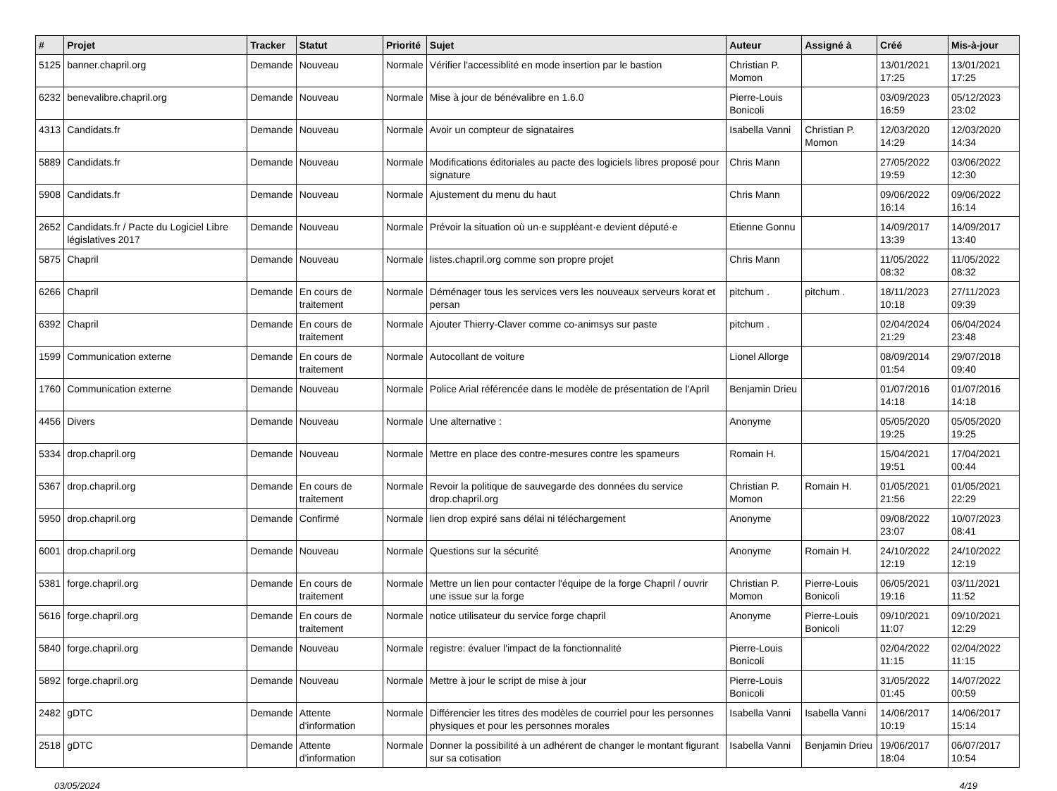| # | Projet | Tracker | Statut | Priorité | Sujet | Auteur | Assigné à | Créé | Mis-à-jour |
| --- | --- | --- | --- | --- | --- | --- | --- | --- | --- |
| 5125 | banner.chapril.org | Demande | Nouveau | Normale | Vérifier l'accessiblité en mode insertion par le bastion | Christian P. Momon | | 13/01/2021 17:25 | 13/01/2021 17:25 |
| 6232 | benevalibre.chapril.org | Demande | Nouveau | Normale | Mise à jour de bénévalibre en 1.6.0 | Pierre-Louis Bonicoli | | 03/09/2023 16:59 | 05/12/2023 23:02 |
| 4313 | Candidats.fr | Demande | Nouveau | Normale | Avoir un compteur de signataires | Isabella Vanni | Christian P. Momon | 12/03/2020 14:29 | 12/03/2020 14:34 |
| 5889 | Candidats.fr | Demande | Nouveau | Normale | Modifications éditoriales au pacte des logiciels libres proposé pour signature | Chris Mann | | 27/05/2022 19:59 | 03/06/2022 12:30 |
| 5908 | Candidats.fr | Demande | Nouveau | Normale | Ajustement du menu du haut | Chris Mann | | 09/06/2022 16:14 | 09/06/2022 16:14 |
| 2652 | Candidats.fr / Pacte du Logiciel Libre législatives 2017 | Demande | Nouveau | Normale | Prévoir la situation où un·e suppléant·e devient député·e | Etienne Gonnu | | 14/09/2017 13:39 | 14/09/2017 13:40 |
| 5875 | Chapril | Demande | Nouveau | Normale | listes.chapril.org comme son propre projet | Chris Mann | | 11/05/2022 08:32 | 11/05/2022 08:32 |
| 6266 | Chapril | Demande | En cours de traitement | Normale | Déménager tous les services vers les nouveaux serveurs korat et persan | pitchum . | pitchum . | 18/11/2023 10:18 | 27/11/2023 09:39 |
| 6392 | Chapril | Demande | En cours de traitement | Normale | Ajouter Thierry-Claver comme co-animsys sur paste | pitchum . | | 02/04/2024 21:29 | 06/04/2024 23:48 |
| 1599 | Communication externe | Demande | En cours de traitement | Normale | Autocollant de voiture | Lionel Allorge | | 08/09/2014 01:54 | 29/07/2018 09:40 |
| 1760 | Communication externe | Demande | Nouveau | Normale | Police Arial référencée dans le modèle de présentation de l'April | Benjamin Drieu | | 01/07/2016 14:18 | 01/07/2016 14:18 |
| 4456 | Divers | Demande | Nouveau | Normale | Une alternative : | Anonyme | | 05/05/2020 19:25 | 05/05/2020 19:25 |
| 5334 | drop.chapril.org | Demande | Nouveau | Normale | Mettre en place des contre-mesures contre les spameurs | Romain H. | | 15/04/2021 19:51 | 17/04/2021 00:44 |
| 5367 | drop.chapril.org | Demande | En cours de traitement | Normale | Revoir la politique de sauvegarde des données du service drop.chapril.org | Christian P. Momon | Romain H. | 01/05/2021 21:56 | 01/05/2021 22:29 |
| 5950 | drop.chapril.org | Demande | Confirmé | Normale | lien drop expiré sans délai ni téléchargement | Anonyme | | 09/08/2022 23:07 | 10/07/2023 08:41 |
| 6001 | drop.chapril.org | Demande | Nouveau | Normale | Questions sur la sécurité | Anonyme | Romain H. | 24/10/2022 12:19 | 24/10/2022 12:19 |
| 5381 | forge.chapril.org | Demande | En cours de traitement | Normale | Mettre un lien pour contacter l'équipe de la forge Chapril / ouvrir une issue sur la forge | Christian P. Momon | Pierre-Louis Bonicoli | 06/05/2021 19:16 | 03/11/2021 11:52 |
| 5616 | forge.chapril.org | Demande | En cours de traitement | Normale | notice utilisateur du service forge chapril | Anonyme | Pierre-Louis Bonicoli | 09/10/2021 11:07 | 09/10/2021 12:29 |
| 5840 | forge.chapril.org | Demande | Nouveau | Normale | registre: évaluer l'impact de la fonctionnalité | Pierre-Louis Bonicoli | | 02/04/2022 11:15 | 02/04/2022 11:15 |
| 5892 | forge.chapril.org | Demande | Nouveau | Normale | Mettre à jour le script de mise à jour | Pierre-Louis Bonicoli | | 31/05/2022 01:45 | 14/07/2022 00:59 |
| 2482 | gDTC | Demande | Attente d'information | Normale | Différencier les titres des modèles de courriel pour les personnes physiques et pour les personnes morales | Isabella Vanni | Isabella Vanni | 14/06/2017 10:19 | 14/06/2017 15:14 |
| 2518 | gDTC | Demande | Attente d'information | Normale | Donner la possibilité à un adhérent de changer le montant figurant sur sa cotisation | Isabella Vanni | Benjamin Drieu | 19/06/2017 18:04 | 06/07/2017 10:54 |
03/05/2024 4/19